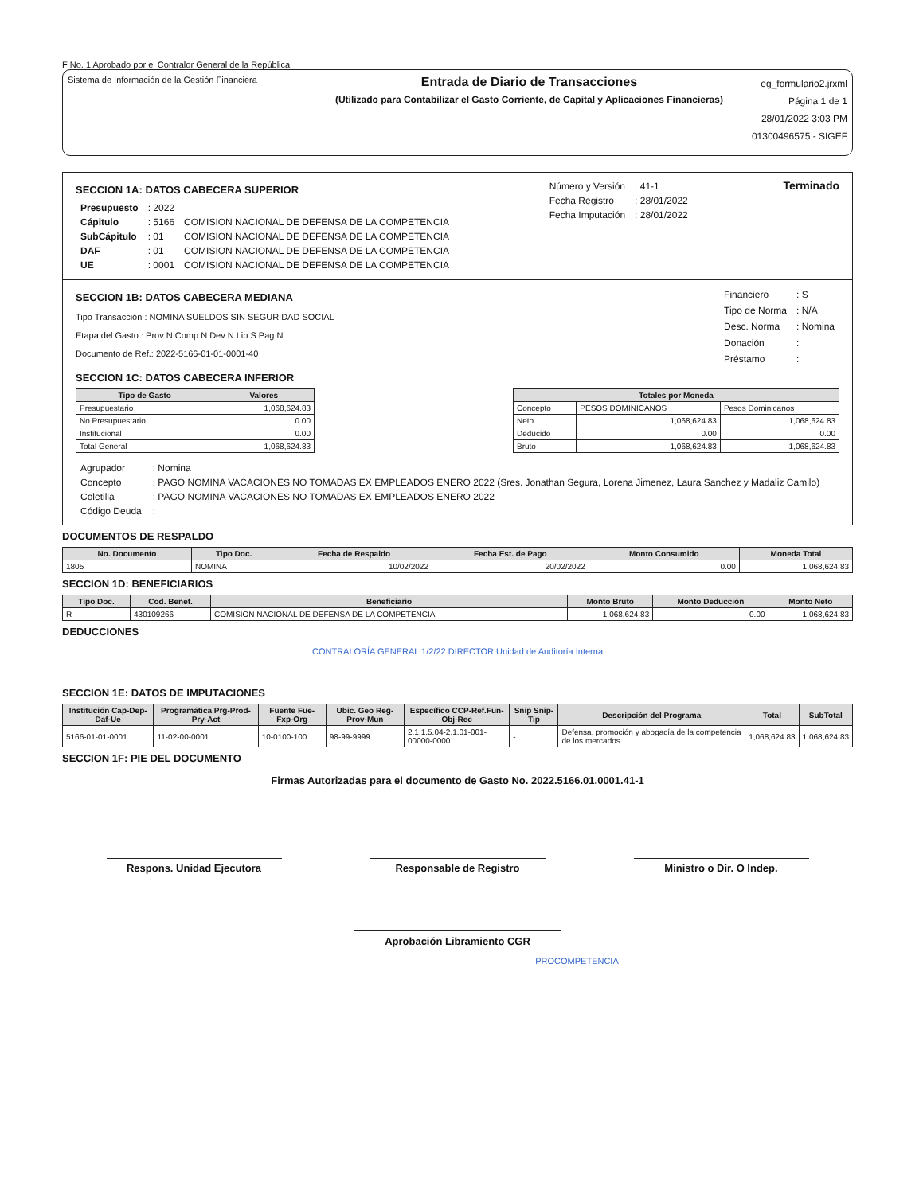F No. 1 Aprobado por el Contralor General de la República
Sistema de Información de la Gestión Financiera
Entrada de Diario de Transacciones
(Utilizado para Contabilizar el Gasto Corriente, de Capital y Aplicaciones Financieras)
eg_formulario2.jrxml
Página 1 de 1
28/01/2022 3:03 PM
01300496575 - SIGEF
SECCION 1A: DATOS CABECERA SUPERIOR
| Presupuesto | : 2022 | |
| Cápitulo | : 5166 | COMISION NACIONAL DE DEFENSA DE LA COMPETENCIA |
| SubCápitulo | : 01 | COMISION NACIONAL DE DEFENSA DE LA COMPETENCIA |
| DAF | : 01 | COMISION NACIONAL DE DEFENSA DE LA COMPETENCIA |
| UE | : 0001 | COMISION NACIONAL DE DEFENSA DE LA COMPETENCIA |
| Número y Versión | : 41-1 |
| Fecha Registro | : 28/01/2022 |
| Fecha Imputación | : 28/01/2022 |
Terminado
SECCION 1B: DATOS CABECERA MEDIANA
Tipo Transacción : NOMINA SUELDOS SIN SEGURIDAD SOCIAL
Etapa del Gasto : Prov N Comp N Dev N Lib S Pag N
Documento de Ref.: 2022-5166-01-01-0001-40
| Financiero | : S |
| Tipo de Norma | : N/A |
| Desc. Norma | : Nomina |
| Donación | : |
| Préstamo | : |
SECCION 1C: DATOS CABECERA INFERIOR
| Tipo de Gasto | Valores |
| --- | --- |
| Presupuestario | 1,068,624.83 |
| No Presupuestario | 0.00 |
| Institucional | 0.00 |
| Total General | 1,068,624.83 |
| Totales por Moneda | | |
| --- | --- | --- |
| Concepto | PESOS DOMINICANOS | Pesos Dominicanos |
| Neto | 1,068,624.83 | 1,068,624.83 |
| Deducido | 0.00 | 0.00 |
| Bruto | 1,068,624.83 | 1,068,624.83 |
| Agrupador | : Nomina |
| Concepto | : PAGO NOMINA VACACIONES NO TOMADAS EX EMPLEADOS ENERO 2022 (Sres. Jonathan Segura, Lorena Jimenez, Laura Sanchez y Madaliz Camilo) |
| Coletilla | : PAGO NOMINA VACACIONES NO TOMADAS EX EMPLEADOS ENERO 2022 |
| Código Deuda | : |
DOCUMENTOS DE RESPALDO
| No. Documento | Tipo Doc. | Fecha de Respaldo | Fecha Est. de Pago | Monto Consumido | Moneda Total |
| --- | --- | --- | --- | --- | --- |
| 1805 | NOMINA | 10/02/2022 | 20/02/2022 | 0.00 | 1,068,624.83 |
SECCION 1D: BENEFICIARIOS
| Tipo Doc. | Cod. Benef. | Beneficiario | Monto Bruto | Monto Deducción | Monto Neto |
| --- | --- | --- | --- | --- | --- |
| R | 430109266 | COMISION NACIONAL DE DEFENSA DE LA COMPETENCIA | 1,068,624.83 | 0.00 | 1,068,624.83 |
DEDUCCIONES
CONTRALORÍA GENERAL 1/2/22 DIRECTOR Unidad de Auditoría Interna
SECCION 1E: DATOS DE IMPUTACIONES
| Institución Cap-Dep-Daf-Ue | Programática Prg-Prod-Pry-Act | Fuente Fue-Fxp-Org | Ubic. Geo Reg-Prov-Mun | Específico CCP-Ref.Fun-Obj-Rec | Snip Snip-Tip | Descripción del Programa | Total | SubTotal |
| --- | --- | --- | --- | --- | --- | --- | --- | --- |
| 5166-01-01-0001 | 11-02-00-0001 | 10-0100-100 | 98-99-9999 | 2.1.1.5.04-2.1.01-001-00000-0000 | - | Defensa, promoción y abogacía de la competencia de los mercados | 1,068,624.83 | 1,068,624.83 |
SECCION 1F: PIE DEL DOCUMENTO
Firmas Autorizadas para el documento de Gasto No. 2022.5166.01.0001.41-1
Respons. Unidad Ejecutora Responsable de Registro Ministro o Dir. O Indep.
Aprobación Libramiento CGR
PROCOMPETENCIA